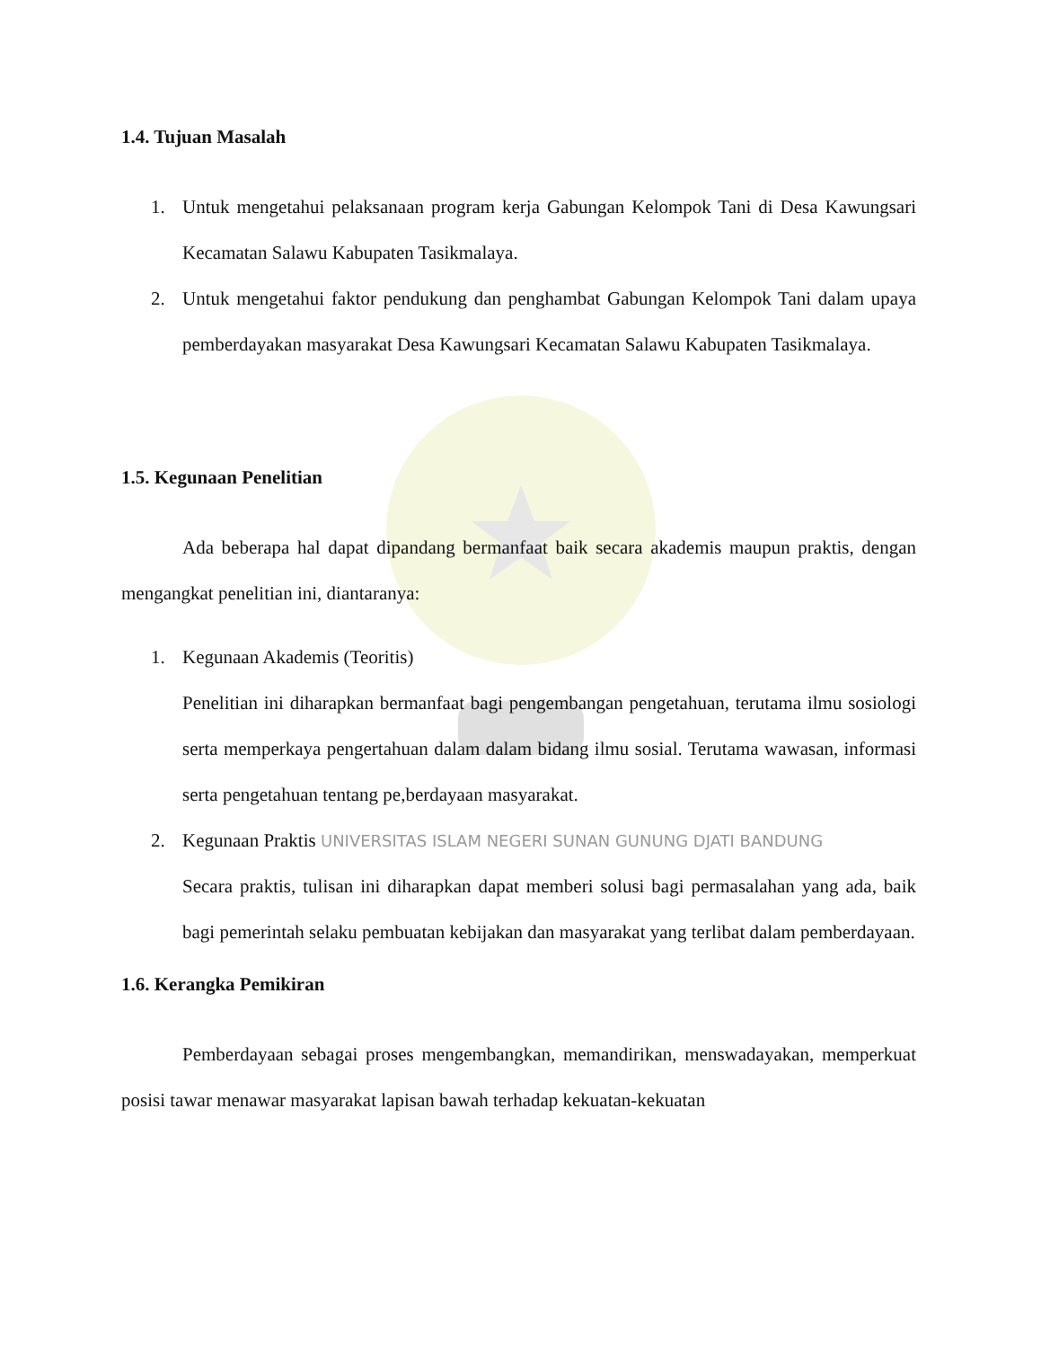1.4. Tujuan Masalah
1. Untuk mengetahui pelaksanaan program kerja Gabungan Kelompok Tani di Desa Kawungsari Kecamatan Salawu Kabupaten Tasikmalaya.
2. Untuk mengetahui faktor pendukung dan penghambat Gabungan Kelompok Tani dalam upaya pemberdayakan masyarakat Desa Kawungsari Kecamatan Salawu Kabupaten Tasikmalaya.
1.5. Kegunaan Penelitian
Ada beberapa hal dapat dipandang bermanfaat baik secara akademis maupun praktis, dengan mengangkat penelitian ini, diantaranya:
1. Kegunaan Akademis (Teoritis)
Penelitian ini diharapkan bermanfaat bagi pengembangan pengetahuan, terutama ilmu sosiologi serta memperkaya pengertahuan dalam dalam bidang ilmu sosial. Terutama wawasan, informasi serta pengetahuan tentang pe,berdayaan masyarakat.
2. Kegunaan Praktis UNIVERSITAS ISLAM NEGERI SUNAN GUNUNG DJATI BANDUNG
Secara praktis, tulisan ini diharapkan dapat memberi solusi bagi permasalahan yang ada, baik bagi pemerintah selaku pembuatan kebijakan dan masyarakat yang terlibat dalam pemberdayaan.
1.6. Kerangka Pemikiran
Pemberdayaan sebagai proses mengembangkan, memandirikan, menswadayakan, memperkuat posisi tawar menawar masyarakat lapisan bawah terhadap kekuatan-kekuatan